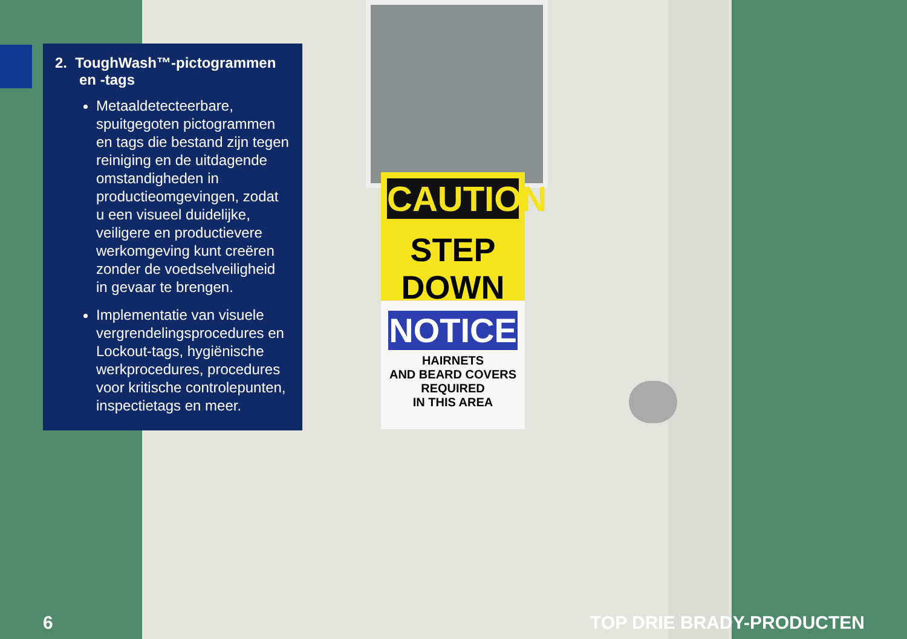2. ToughWash™-pictogrammen
en -tags
Metaaldetecteerbare, spuitgegoten pictogrammen en tags die bestand zijn tegen reiniging en de uitdagende omstandigheden in productieomgevingen, zodat u een visueel duidelijke, veiligere en productievere werkomgeving kunt creëren zonder de voedselveiligheid in gevaar te brengen.
Implementatie van visuele vergrendelingsprocedures en Lockout-tags, hygiënische werkprocedures, procedures voor kritische controlepunten, inspectietags en meer.
CAUTION
STEP DOWN
NOTICE
HAIRNETS
AND BEARD COVERS
REQUIRED
IN THIS AREA
6 TOP DRIE BRADY-PRODUCTEN